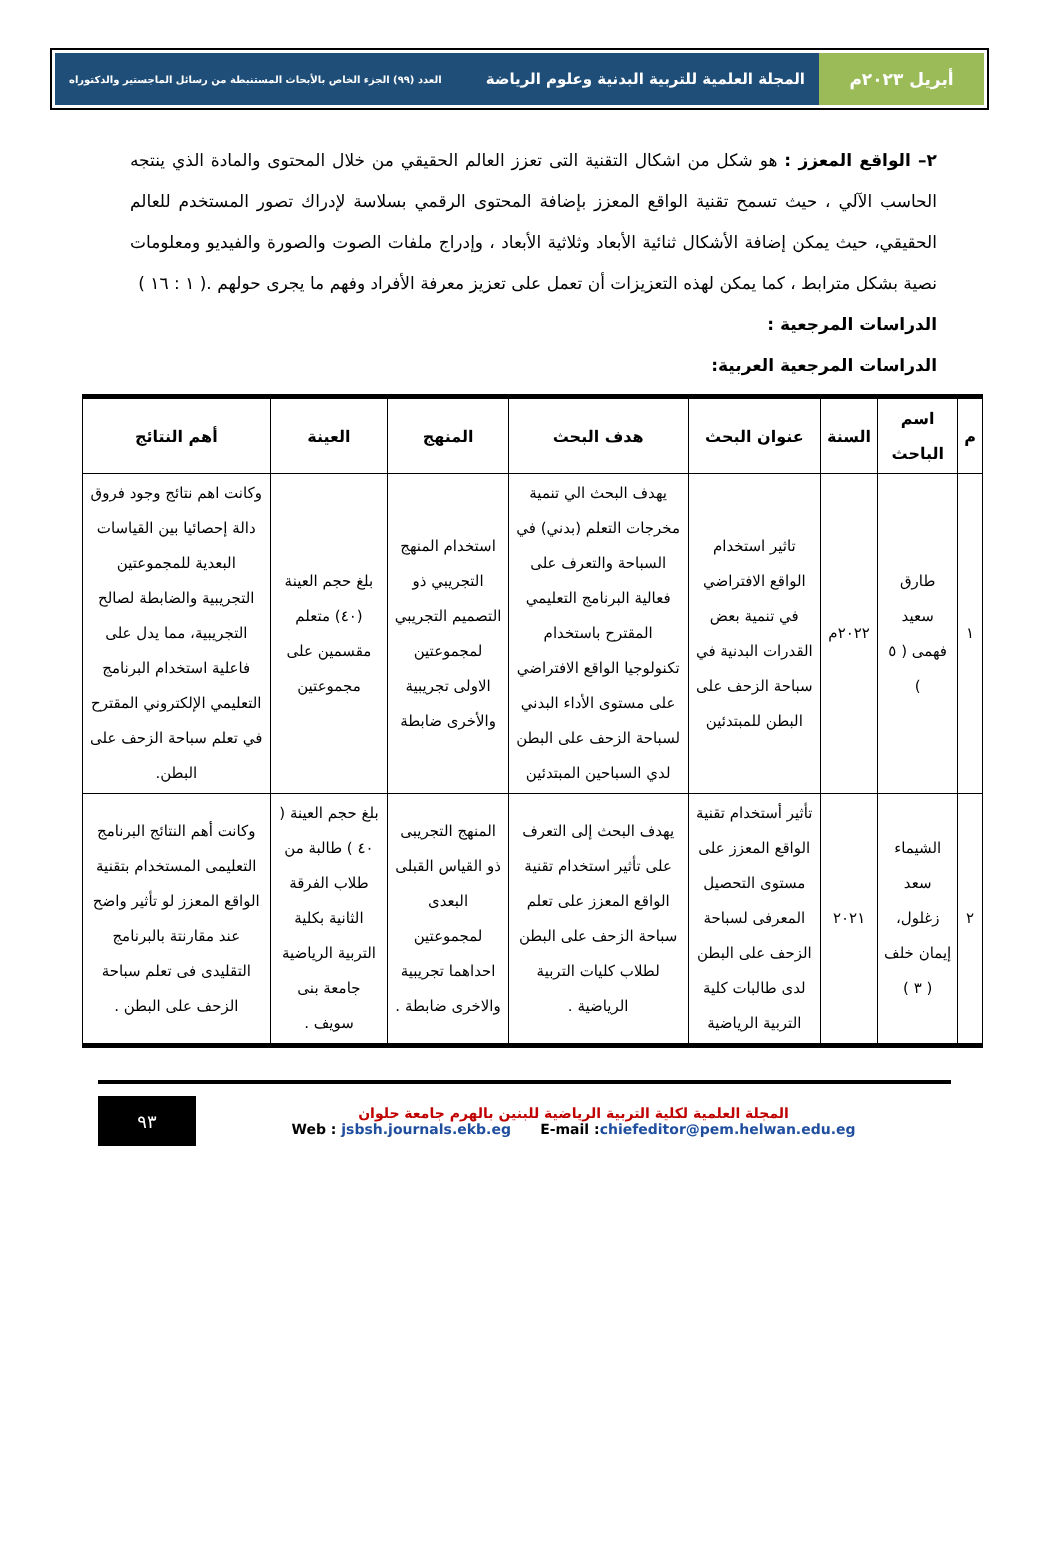أبريل ٢٠٢٣م المجلة العلمية للتربية البدنية وعلوم الرياضة العدد (٩٩) الجزء الخاص بالأبحاث المستنبطة من رسائل الماجستير والدكتوراه
٢– الواقع المعزز : هو شكل من اشكال التقنية التى تعزز العالم الحقيقي من خلال المحتوى والمادة الذي ينتجه الحاسب الآلي ، حيث تسمح تقنية الواقع المعزز بإضافة المحتوى الرقمي بسلاسة لإدراك تصور المستخدم للعالم الحقيقي، حيث يمكن إضافة الأشكال ثنائية الأبعاد وثلاثية الأبعاد ، وإدراج ملفات الصوت والصورة والفيديو ومعلومات نصية بشكل مترابط ، كما يمكن لهذه التعزيزات أن تعمل على تعزيز معرفة الأفراد وفهم ما يجرى حولهم .( ١ : ١٦ )
الدراسات المرجعية :
الدراسات المرجعية العربية:
| م | اسم الباحث | السنة | عنوان البحث | هدف البحث | المنهج | العينة | أهم النتائج |
| --- | --- | --- | --- | --- | --- | --- | --- |
| ١ | طارق سعيد فهمى ( ٥ ) | ٢٠٢٢م | تاثير استخدام الواقع الافتراضي في تنمية بعض القدرات البدنية في سباحة الزحف على البطن للمبتدئين | يهدف البحث الي تنمية مخرجات التعلم (بدني) في السباحة والتعرف على فعالية البرنامج التعليمي المقترح باستخدام تكنولوجيا الواقع الافتراضي على مستوى الأداء البدني لسباحة الزحف على البطن لدي السباحين المبتدئين | استخدام المنهج التجريبي ذو التصميم التجريبي لمجموعتين الاولى تجريبية والأخرى ضابطة | بلغ حجم العينة (٤٠) متعلم مقسمين على مجموعتين | وكانت اهم نتائج وجود فروق دالة إحصائيا بين القياسات البعدية للمجموعتين التجريبية والضابطة لصالح التجريبية، مما يدل على فاعلية استخدام البرنامج التعليمي الإلكتروني المقترح في تعلم سباحة الزحف على البطن. |
| ٢ | الشيماء سعد زغلول، إيمان خلف ( ٣ ) | ٢٠٢١ | تأثير أستخدام تقنية الواقع المعزز على مستوى التحصيل المعرفى لسباحة الزحف على البطن لدى طالبات كلية التربية الرياضية | يهدف البحث إلى التعرف على تأثير استخدام تقنية الواقع المعزز على تعلم سباحة الزحف على البطن لطلاب كليات التربية الرياضية . | المنهج التجريبى ذو القياس القبلى البعدى لمجموعتين احداهما تجريبية والاخرى ضابطة . | بلغ حجم العينة ( ٤٠ ) طالبة من طلاب الفرقة الثانية بكلية التربية الرياضية جامعة بنى سويف . | وكانت أهم النتائج البرنامج التعليمى المستخدام بتقنية الواقع المعزز لو تأثير واضح عند مقارنتة بالبرنامج التقليدى فى تعلم سباحة الزحف على البطن . |
المجلة العلمية لكلية التربية الرياضية للبنين بالهرم جامعة حلوان
Web : jsbsh.journals.ekb.eg E-mail :chiefeditor@pem.helwan.edu.eg
٩٣